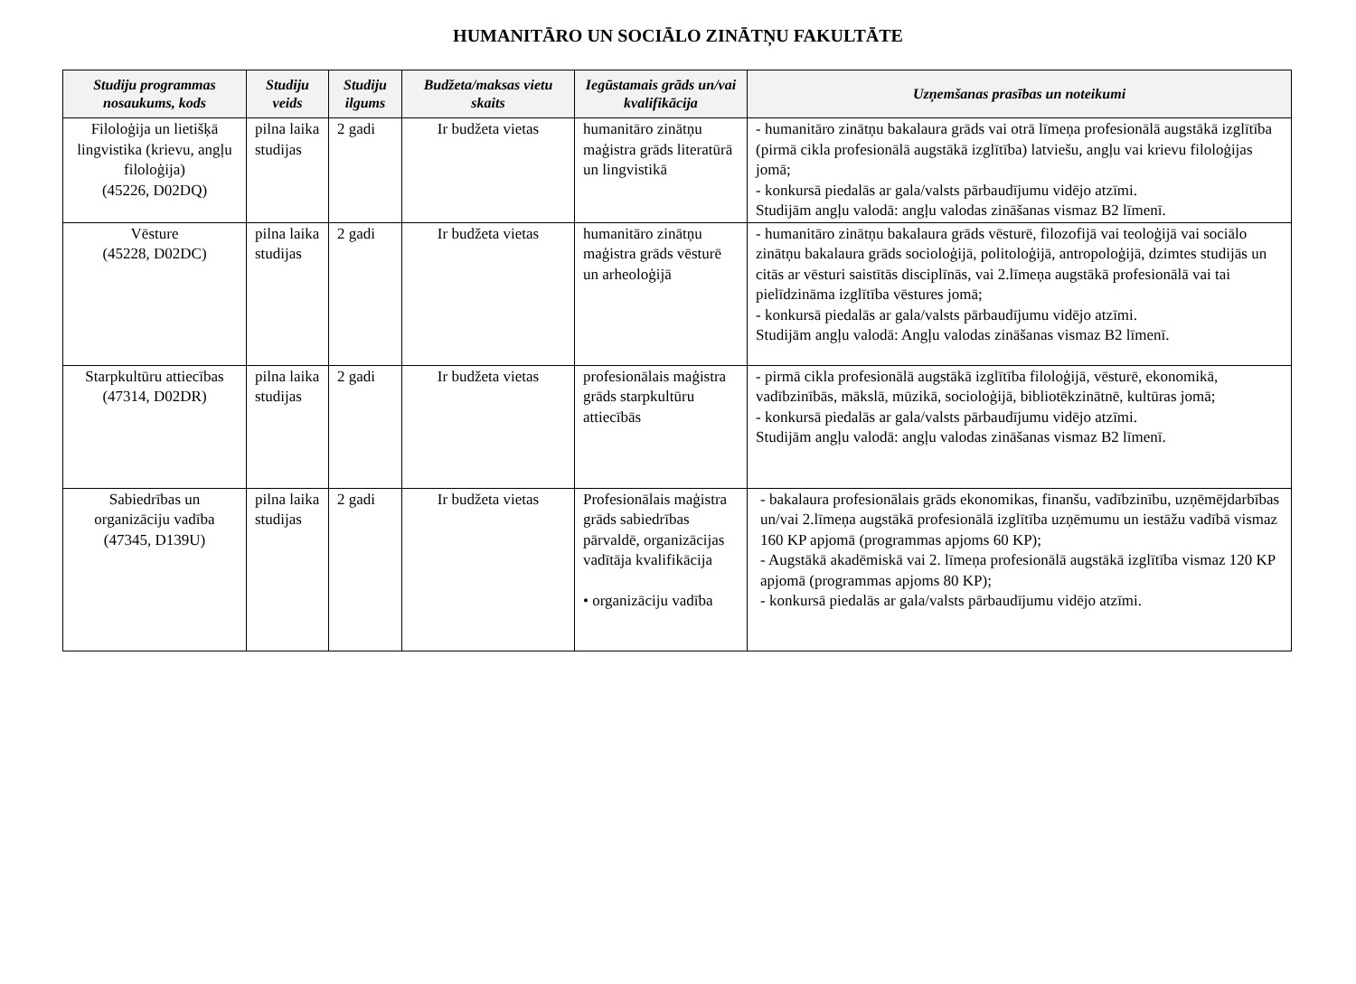HUMANITĀRO UN SOCIĀLO ZINĀTŅU FAKULTĀTE
| Studiju programmas nosaukums, kods | Studiju veids | Studiju ilgums | Budžeta/maksas vietu skaits | Iegūstamais grāds un/vai kvalifikācija | Uzņemšanas prasības un noteikumi |
| --- | --- | --- | --- | --- | --- |
| Filoloģija un lietišķā lingvistika (krievu, angļu filoloģija) (45226, D02DQ) | pilna laika studijas | 2 gadi | Ir budžeta vietas | humanitāro zinātņu maģistra grāds literatūrā un lingvistikā | - humanitāro zinātņu bakalaura grāds vai otrā līmeņa profesionālā augstākā izglītība (pirmā cikla profesionālā augstākā izglītība) latviešu, angļu vai krievu filoloģijas jomā; - konkursā piedalās ar gala/valsts pārbaudījumu vidējo atzīmi. Studijām angļu valodā: angļu valodas zināšanas vismaz B2 līmenī. |
| Vēsture (45228, D02DC) | pilna laika studijas | 2 gadi | Ir budžeta vietas | humanitāro zinātņu maģistra grāds vēsturē un arheoloģijā | - humanitāro zinātņu bakalaura grāds vēsturē, filozofijā vai teoloģijā vai sociālo zinātņu bakalaura grāds socioloģijā, politoloģijā, antropoloģijā, dzimtes studijās un citās ar vēsturi saistītās disciplīnās, vai 2.līmeņa augstākā profesionālā vai tai pielīdzināma izglītība vēstures jomā; - konkursā piedalās ar gala/valsts pārbaudījumu vidējo atzīmi. Studijām angļu valodā: Angļu valodas zināšanas vismaz B2 līmenī. |
| Starpkultūru attiecības (47314, D02DR) | pilna laika studijas | 2 gadi | Ir budžeta vietas | profesionālais maģistra grāds starpkultūru attiecībās | - pirmā cikla profesionālā augstākā izglītība filoloģijā, vēsturē, ekonomikā, vadībzinībās, mākslā, mūzikā, socioloģijā, bibliotēkzinātnē, kultūras jomā; - konkursā piedalās ar gala/valsts pārbaudījumu vidējo atzīmi. Studijām angļu valodā: angļu valodas zināšanas vismaz B2 līmenī. |
| Sabiedrības un organizāciju vadība (47345, D139U) | pilna laika studijas | 2 gadi | Ir budžeta vietas | Profesionālais maģistra grāds sabiedrības pārvaldē, organizācijas vadītāja kvalifikācija • organizāciju vadība | - bakalaura profesionālais grāds ekonomikas, finanšu, vadībzinību, uzņēmējdarbības un/vai 2.līmeņa augstākā profesionālā izglītība uzņēmumu un iestāžu vadībā vismaz 160 KP apjomā (programmas apjoms 60 KP); - Augstākā akadēmiskā vai 2. līmeņa profesionālā augstākā izglītība vismaz 120 KP apjomā (programmas apjoms 80 KP); - konkursā piedalās ar gala/valsts pārbaudījumu vidējo atzīmi. |